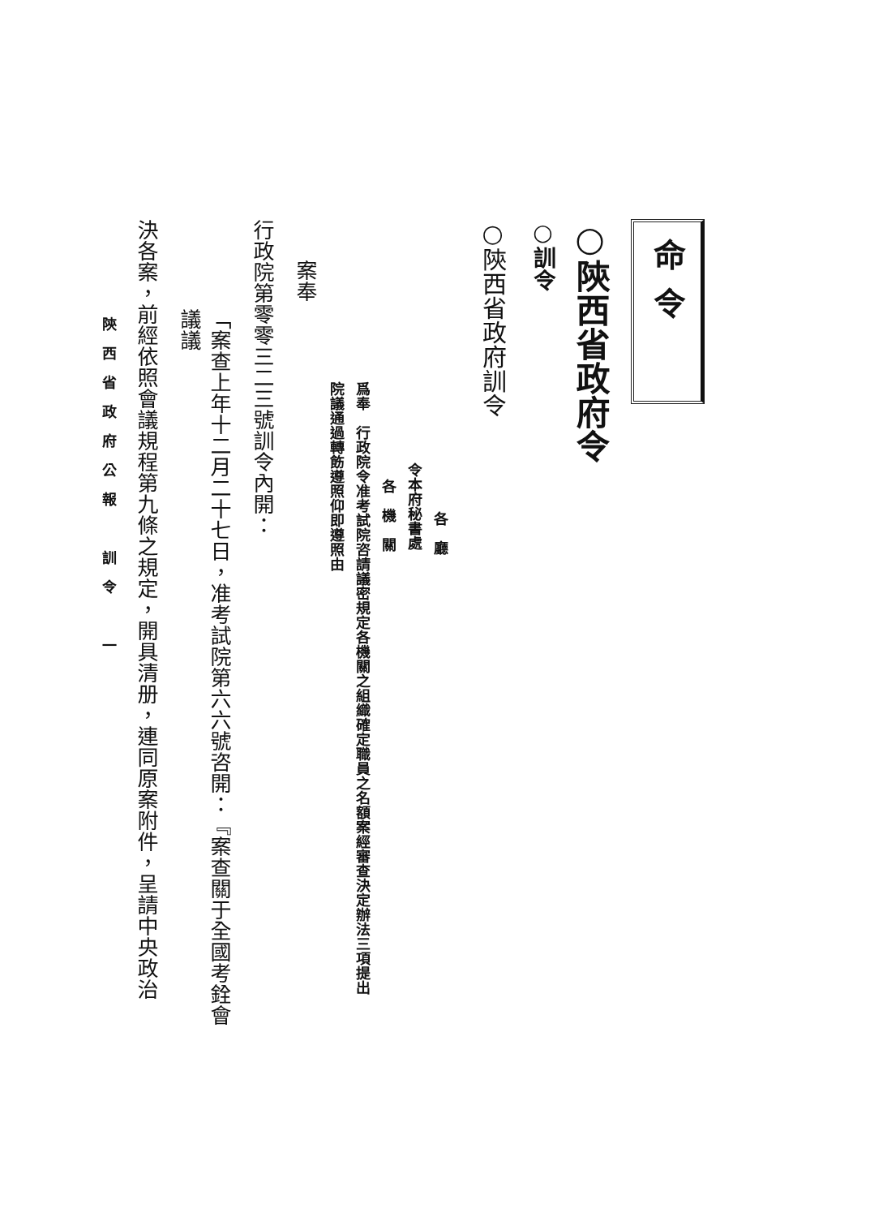命令
○陝西省政府令
○訓令
○陝西省政府訓令
各　廳
令本府秘書處
各　機　關
爲奉　行政院令准考試院咨請議密規定各機關之組織確定職員之名額案經審查決定辦法三項提出
院議通過轉飭遵照仰即遵照由
案奉
行政院第零零三二三號訓令內開：
「案查上年十二月二十七日，准考試院第六六號咨開：『案查關于全國考銓會議議
決各案，前經依照會議規程第九條之規定，開具清册，連同原案附件，呈請中央政治
陝西省政府公報　訓令　一